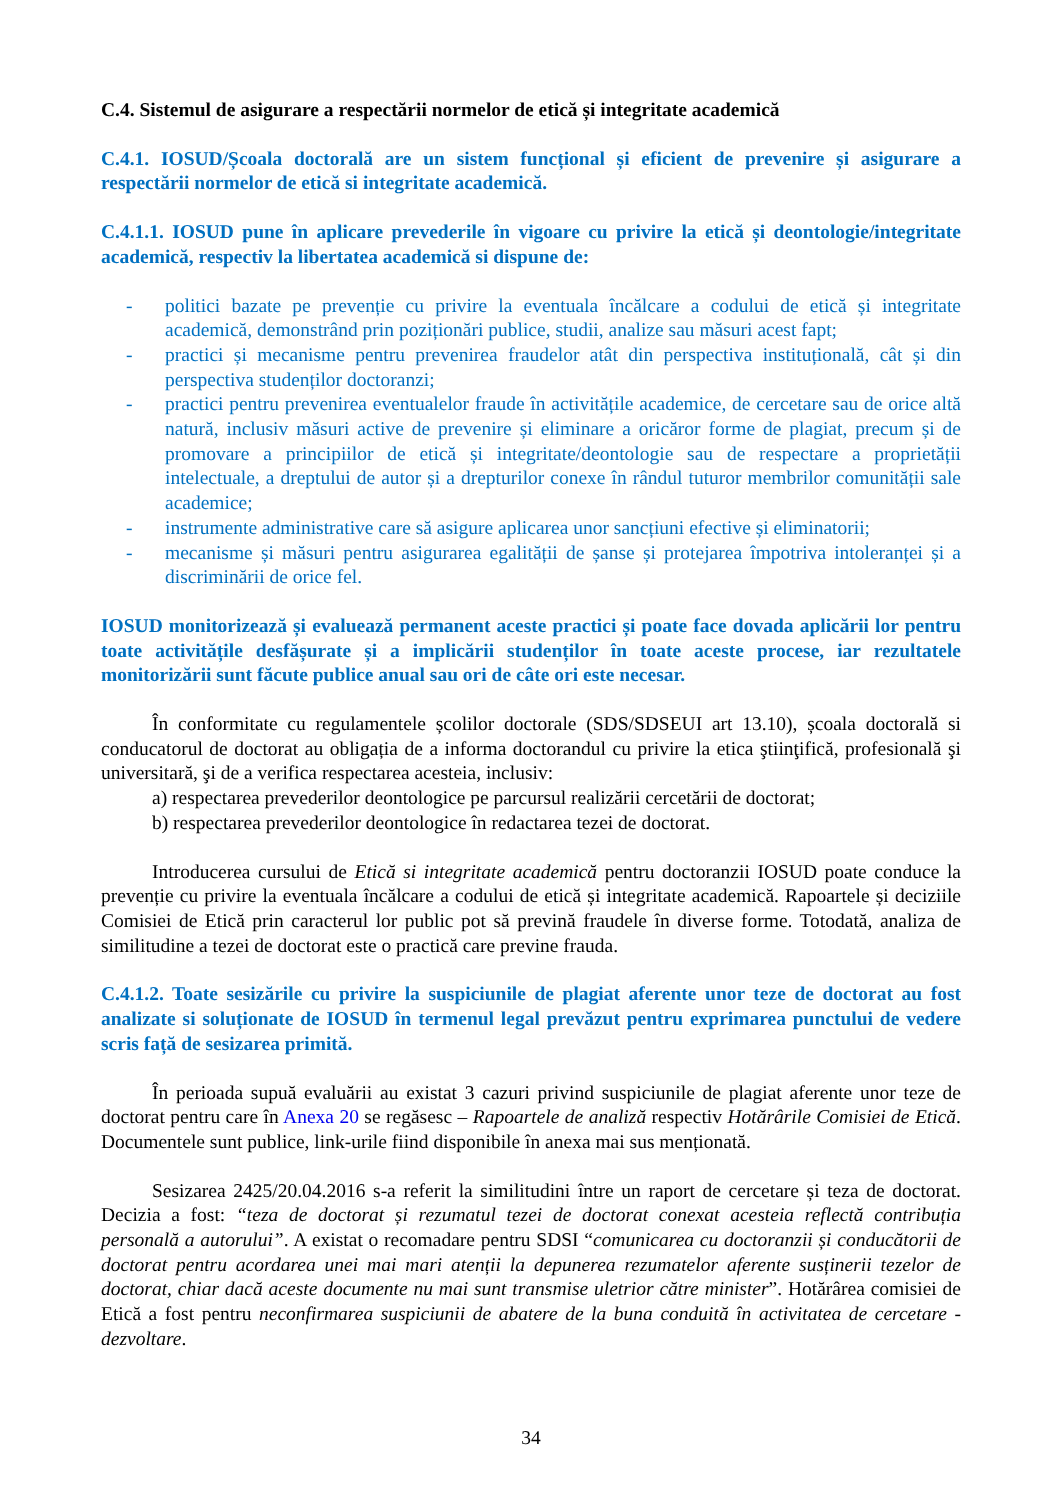C.4. Sistemul de asigurare a respectării normelor de etică și integritate academică
C.4.1. IOSUD/Școala doctorală are un sistem funcțional și eficient de prevenire și asigurare a respectării normelor de etică si integritate academică.
C.4.1.1. IOSUD pune în aplicare prevederile în vigoare cu privire la etică și deontologie/integritate academică, respectiv la libertatea academică si dispune de:
- politici bazate pe prevenție cu privire la eventuala încălcare a codului de etică și integritate academică, demonstrând prin poziționări publice, studii, analize sau măsuri acest fapt;
- practici și mecanisme pentru prevenirea fraudelor atât din perspectiva instituțională, cât și din perspectiva studenților doctoranzi;
- practici pentru prevenirea eventualelor fraude în activitățile academice, de cercetare sau de orice altă natură, inclusiv măsuri active de prevenire și eliminare a oricăror forme de plagiat, precum și de promovare a principiilor de etică și integritate/deontologie sau de respectare a proprietății intelectuale, a dreptului de autor și a drepturilor conexe în rândul tuturor membrilor comunității sale academice;
- instrumente administrative care să asigure aplicarea unor sancțiuni efective și eliminatorii;
- mecanisme și măsuri pentru asigurarea egalității de șanse și protejarea împotriva intoleranței și a discriminării de orice fel.
IOSUD monitorizează și evaluează permanent aceste practici și poate face dovada aplicării lor pentru toate activitățile desfășurate și a implicării studenților în toate aceste procese, iar rezultatele monitorizării sunt făcute publice anual sau ori de câte ori este necesar.
În conformitate cu regulamentele școlilor doctorale (SDS/SDSEUI art 13.10), școala doctorală si conducatorul de doctorat au obligația de a informa doctorandul cu privire la etica ştiinţifică, profesională şi universitară, şi de a verifica respectarea acesteia, inclusiv:
a) respectarea prevederilor deontologice pe parcursul realizării cercetării de doctorat;
b) respectarea prevederilor deontologice în redactarea tezei de doctorat.
Introducerea cursului de Etică si integritate academică pentru doctoranzii IOSUD poate conduce la prevenție cu privire la eventuala încălcare a codului de etică și integritate academică. Rapoartele și deciziile Comisiei de Etică prin caracterul lor public pot să prevină fraudele în diverse forme. Totodată, analiza de similitudine a tezei de doctorat este o practică care previne frauda.
C.4.1.2. Toate sesizările cu privire la suspiciunile de plagiat aferente unor teze de doctorat au fost analizate si soluționate de IOSUD în termenul legal prevăzut pentru exprimarea punctului de vedere scris față de sesizarea primită.
În perioada supuă evaluării au existat 3 cazuri privind suspiciunile de plagiat aferente unor teze de doctorat pentru care în Anexa 20 se regăsesc – Rapoartele de analiză respectiv Hotărârile Comisiei de Etică. Documentele sunt publice, link-urile fiind disponibile în anexa mai sus menționată.
Sesizarea 2425/20.04.2016 s-a referit la similitudini între un raport de cercetare și teza de doctorat. Decizia a fost: “teza de doctorat și rezumatul tezei de doctorat conexat acesteia reflectă contribuția personală a autorului”. A existat o recomadare pentru SDSI “comunicarea cu doctoranzii și conducătorii de doctorat pentru acordarea unei mai mari atenții la depunerea rezumatelor aferente susținerii tezelor de doctorat, chiar dacă aceste documente nu mai sunt transmise uletrior către minister”. Hotărârea comisiei de Etică a fost pentru neconfirmarea suspiciunii de abatere de la buna conduită în activitatea de cercetare - dezvoltare.
34